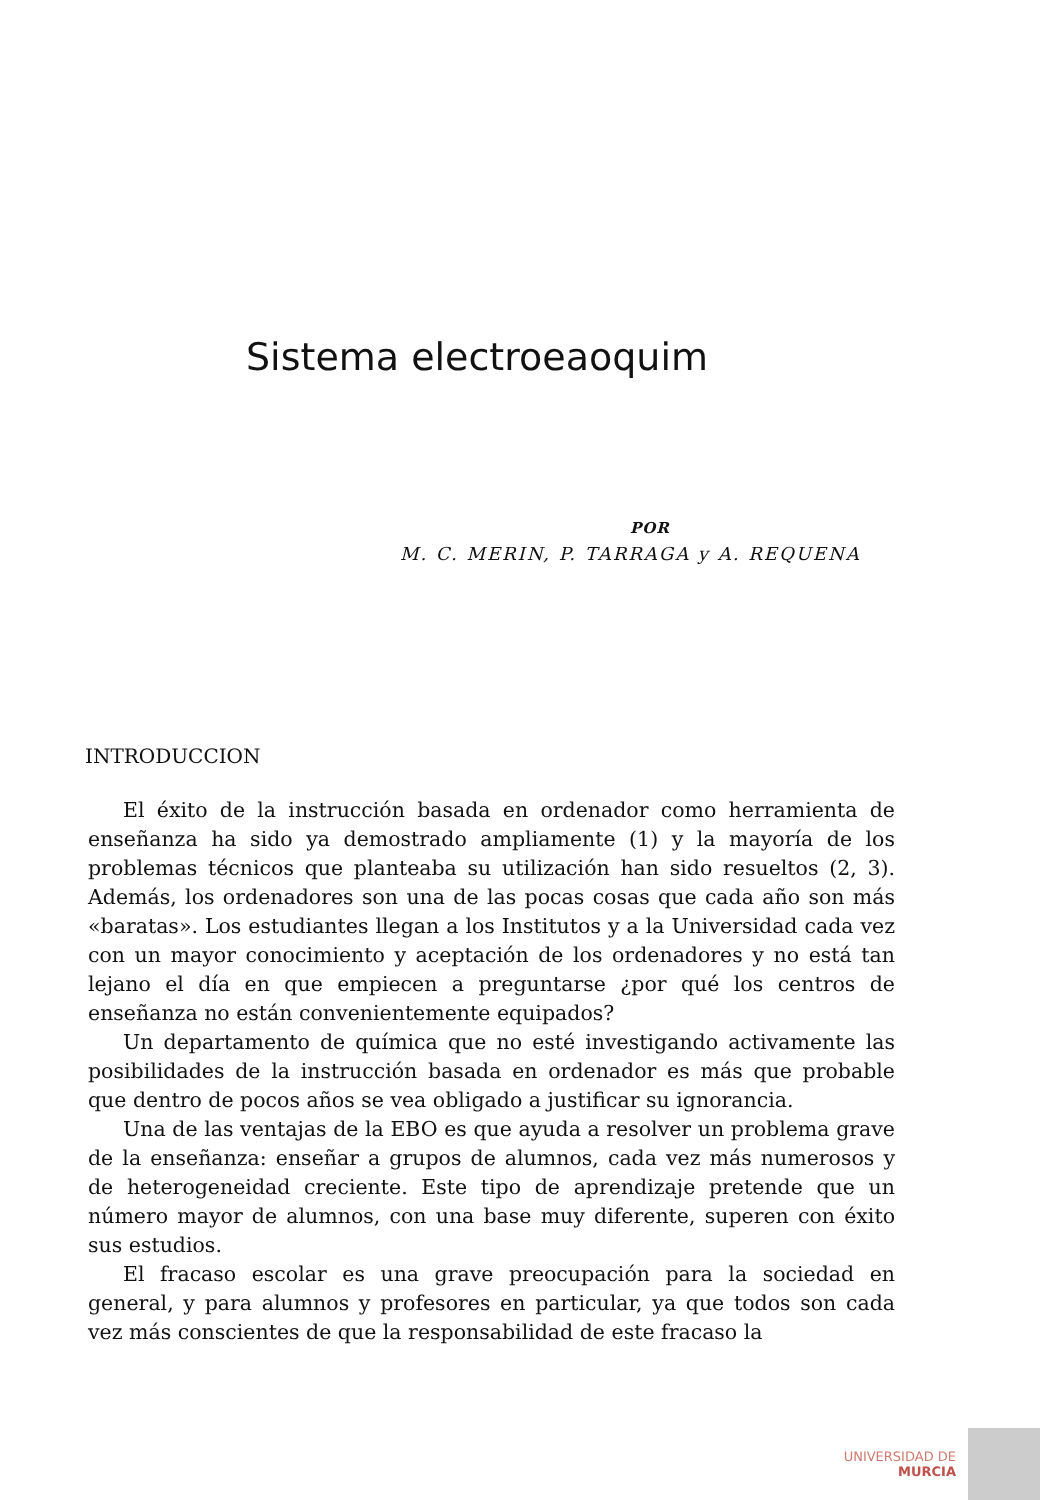Sistema electroeaoquim
POR
M. C. MERIN, P. TARRAGA y A. REQUENA
INTRODUCCION
El éxito de la instrucción basada en ordenador como herramienta de enseñanza ha sido ya demostrado ampliamente (1) y la mayoría de los problemas técnicos que planteaba su utilización han sido resueltos (2, 3). Además, los ordenadores son una de las pocas cosas que cada año son más «baratas». Los estudiantes llegan a los Institutos y a la Universidad cada vez con un mayor conocimiento y aceptación de los ordenadores y no está tan lejano el día en que empiecen a preguntarse ¿por qué los centros de enseñanza no están convenientemente equipados?
Un departamento de química que no esté investigando activamente las posibilidades de la instrucción basada en ordenador es más que probable que dentro de pocos años se vea obligado a justificar su ignorancia.
Una de las ventajas de la EBO es que ayuda a resolver un problema grave de la enseñanza: enseñar a grupos de alumnos, cada vez más numerosos y de heterogeneidad creciente. Este tipo de aprendizaje pretende que un número mayor de alumnos, con una base muy diferente, superen con éxito sus estudios.
El fracaso escolar es una grave preocupación para la sociedad en general, y para alumnos y profesores en particular, ya que todos son cada vez más conscientes de que la responsabilidad de este fracaso la
UNIVERSIDAD DE
MURCIA